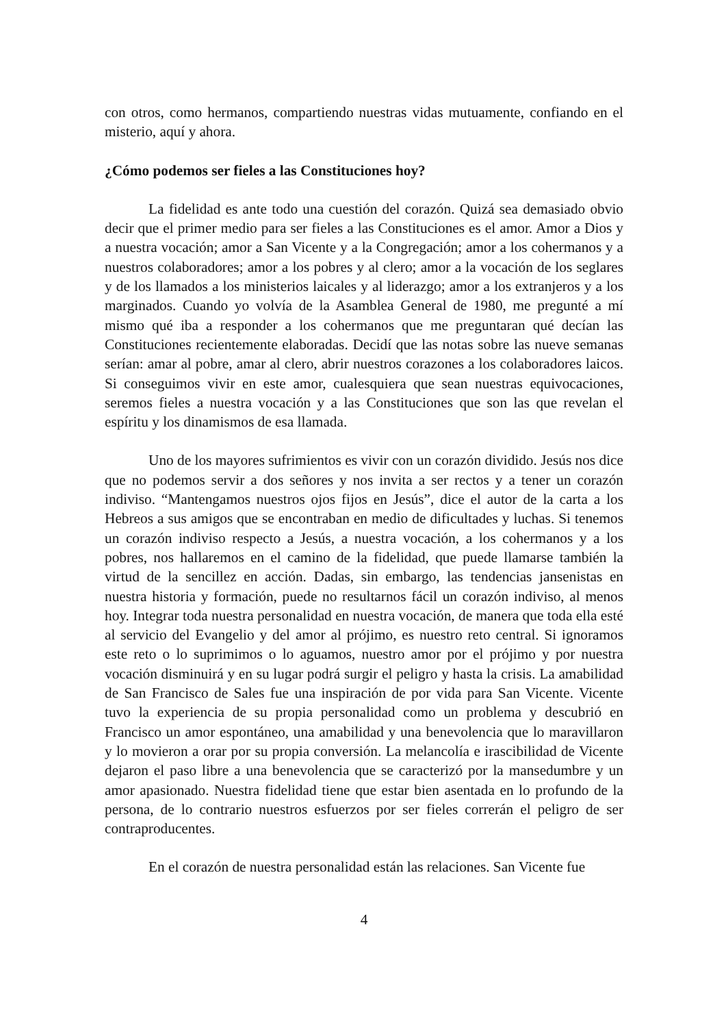con otros, como hermanos, compartiendo nuestras vidas mutuamente, confiando en el misterio, aquí y ahora.
¿Cómo podemos ser fieles a las Constituciones hoy?
La fidelidad es ante todo una cuestión del corazón. Quizá sea demasiado obvio decir que el primer medio para ser fieles a las Constituciones es el amor. Amor a Dios y a nuestra vocación; amor a San Vicente y a la Congregación; amor a los cohermanos y a nuestros colaboradores; amor a los pobres y al clero; amor a la vocación de los seglares y de los llamados a los ministerios laicales y al liderazgo; amor a los extranjeros y a los marginados. Cuando yo volvía de la Asamblea General de 1980, me pregunté a mí mismo qué iba a responder a los cohermanos que me preguntaran qué decían las Constituciones recientemente elaboradas. Decidí que las notas sobre las nueve semanas serían: amar al pobre, amar al clero, abrir nuestros corazones a los colaboradores laicos. Si conseguimos vivir en este amor, cualesquiera que sean nuestras equivocaciones, seremos fieles a nuestra vocación y a las Constituciones que son las que revelan el espíritu y los dinamismos de esa llamada.
Uno de los mayores sufrimientos es vivir con un corazón dividido. Jesús nos dice que no podemos servir a dos señores y nos invita a ser rectos y a tener un corazón indiviso. “Mantengamos nuestros ojos fijos en Jesús”, dice el autor de la carta a los Hebreos a sus amigos que se encontraban en medio de dificultades y luchas. Si tenemos un corazón indiviso respecto a Jesús, a nuestra vocación, a los cohermanos y a los pobres, nos hallaremos en el camino de la fidelidad, que puede llamarse también la virtud de la sencillez en acción. Dadas, sin embargo, las tendencias jansenistas en nuestra historia y formación, puede no resultarnos fácil un corazón indiviso, al menos hoy. Integrar toda nuestra personalidad en nuestra vocación, de manera que toda ella esté al servicio del Evangelio y del amor al prójimo, es nuestro reto central. Si ignoramos este reto o lo suprimimos o lo aguamos, nuestro amor por el prójimo y por nuestra vocación disminuirá y en su lugar podrá surgir el peligro y hasta la crisis. La amabilidad de San Francisco de Sales fue una inspiración de por vida para San Vicente. Vicente tuvo la experiencia de su propia personalidad como un problema y descubrió en Francisco un amor espontáneo, una amabilidad y una benevolencia que lo maravillaron y lo movieron a orar por su propia conversión. La melancolía e irascibilidad de Vicente dejaron el paso libre a una benevolencia que se caracterizó por la mansedumbre y un amor apasionado. Nuestra fidelidad tiene que estar bien asentada en lo profundo de la persona, de lo contrario nuestros esfuerzos por ser fieles correrán el peligro de ser contraproducentes.
En el corazón de nuestra personalidad están las relaciones. San Vicente fue
4